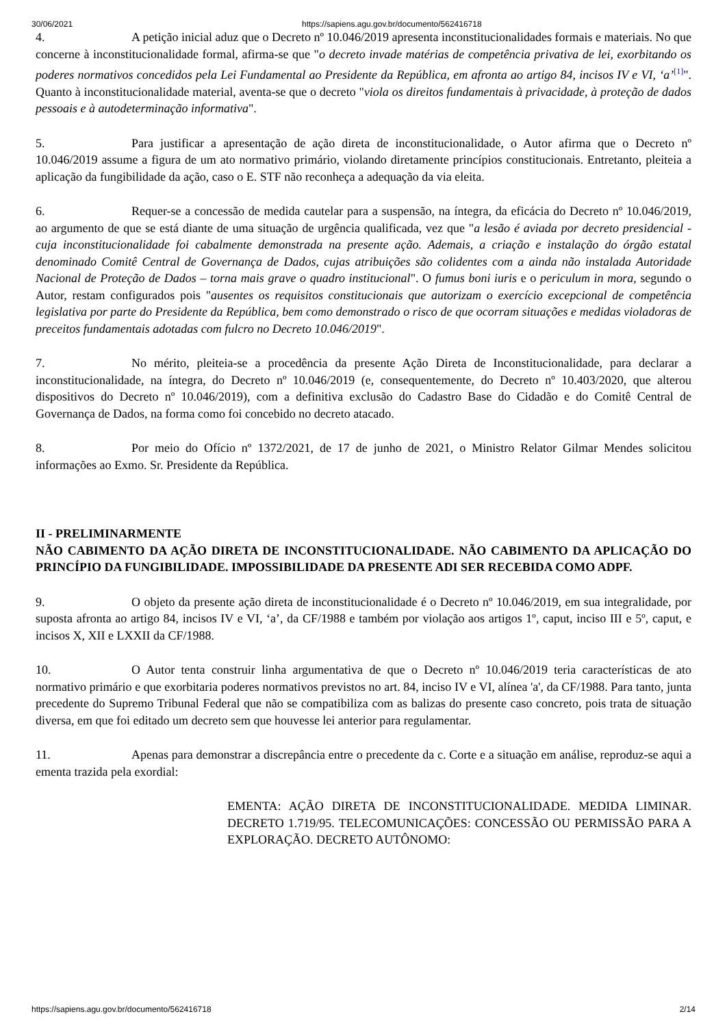30/06/2021 https://sapiens.agu.gov.br/documento/562416718
4. A petição inicial aduz que o Decreto nº 10.046/2019 apresenta inconstitucionalidades formais e materiais. No que concerne à inconstitucionalidade formal, afirma-se que "o decreto invade matérias de competência privativa de lei, exorbitando os poderes normativos concedidos pela Lei Fundamental ao Presidente da República, em afronta ao artigo 84, incisos IV e VI, ‘a’<sup>[1]</sup>". Quanto à inconstitucionalidade material, aventa-se que o decreto "viola os direitos fundamentais à privacidade, à proteção de dados pessoais e à autodeterminação informativa".
5. Para justificar a apresentação de ação direta de inconstitucionalidade, o Autor afirma que o Decreto nº 10.046/2019 assume a figura de um ato normativo primário, violando diretamente princípios constitucionais. Entretanto, pleiteia a aplicação da fungibilidade da ação, caso o E. STF não reconheça a adequação da via eleita.
6. Requer-se a concessão de medida cautelar para a suspensão, na íntegra, da eficácia do Decreto nº 10.046/2019, ao argumento de que se está diante de uma situação de urgência qualificada, vez que "a lesão é aviada por decreto presidencial - cuja inconstitucionalidade foi cabalmente demonstrada na presente ação. Ademais, a criação e instalação do órgão estatal denominado Comitê Central de Governança de Dados, cujas atribuições são colidentes com a ainda não instalada Autoridade Nacional de Proteção de Dados – torna mais grave o quadro institucional". O fumus boni iuris e o periculum in mora, segundo o Autor, restam configurados pois "ausentes os requisitos constitucionais que autorizam o exercício excepcional de competência legislativa por parte do Presidente da República, bem como demonstrado o risco de que ocorram situações e medidas violadoras de preceitos fundamentais adotadas com fulcro no Decreto 10.046/2019".
7. No mérito, pleiteia-se a procedência da presente Ação Direta de Inconstitucionalidade, para declarar a inconstitucionalidade, na íntegra, do Decreto nº 10.046/2019 (e, consequentemente, do Decreto nº 10.403/2020, que alterou dispositivos do Decreto nº 10.046/2019), com a definitiva exclusão do Cadastro Base do Cidadão e do Comitê Central de Governança de Dados, na forma como foi concebido no decreto atacado.
8. Por meio do Ofício nº 1372/2021, de 17 de junho de 2021, o Ministro Relator Gilmar Mendes solicitou informações ao Exmo. Sr. Presidente da República.
II - PRELIMINARMENTE
NÃO CABIMENTO DA AÇÃO DIRETA DE INCONSTITUCIONALIDADE. NÃO CABIMENTO DA APLICAÇÃO DO PRINCÍPIO DA FUNGIBILIDADE. IMPOSSIBILIDADE DA PRESENTE ADI SER RECEBIDA COMO ADPF.
9. O objeto da presente ação direta de inconstitucionalidade é o Decreto nº 10.046/2019, em sua integralidade, por suposta afronta ao artigo 84, incisos IV e VI, ‘a’, da CF/1988 e também por violação aos artigos 1º, caput, inciso III e 5º, caput, e incisos X, XII e LXXII da CF/1988.
10. O Autor tenta construir linha argumentativa de que o Decreto nº 10.046/2019 teria características de ato normativo primário e que exorbitaria poderes normativos previstos no art. 84, inciso IV e VI, alínea 'a', da CF/1988. Para tanto, junta precedente do Supremo Tribunal Federal que não se compatibiliza com as balizas do presente caso concreto, pois trata de situação diversa, em que foi editado um decreto sem que houvesse lei anterior para regulamentar.
11. Apenas para demonstrar a discrepância entre o precedente da c. Corte e a situação em análise, reproduz-se aqui a ementa trazida pela exordial:
EMENTA: AÇÃO DIRETA DE INCONSTITUCIONALIDADE. MEDIDA LIMINAR. DECRETO 1.719/95. TELECOMUNICAÇÕES: CONCESSÃO OU PERMISSÃO PARA A EXPLORAÇÃO. DECRETO AUTÔNOMO:
https://sapiens.agu.gov.br/documento/562416718 2/14